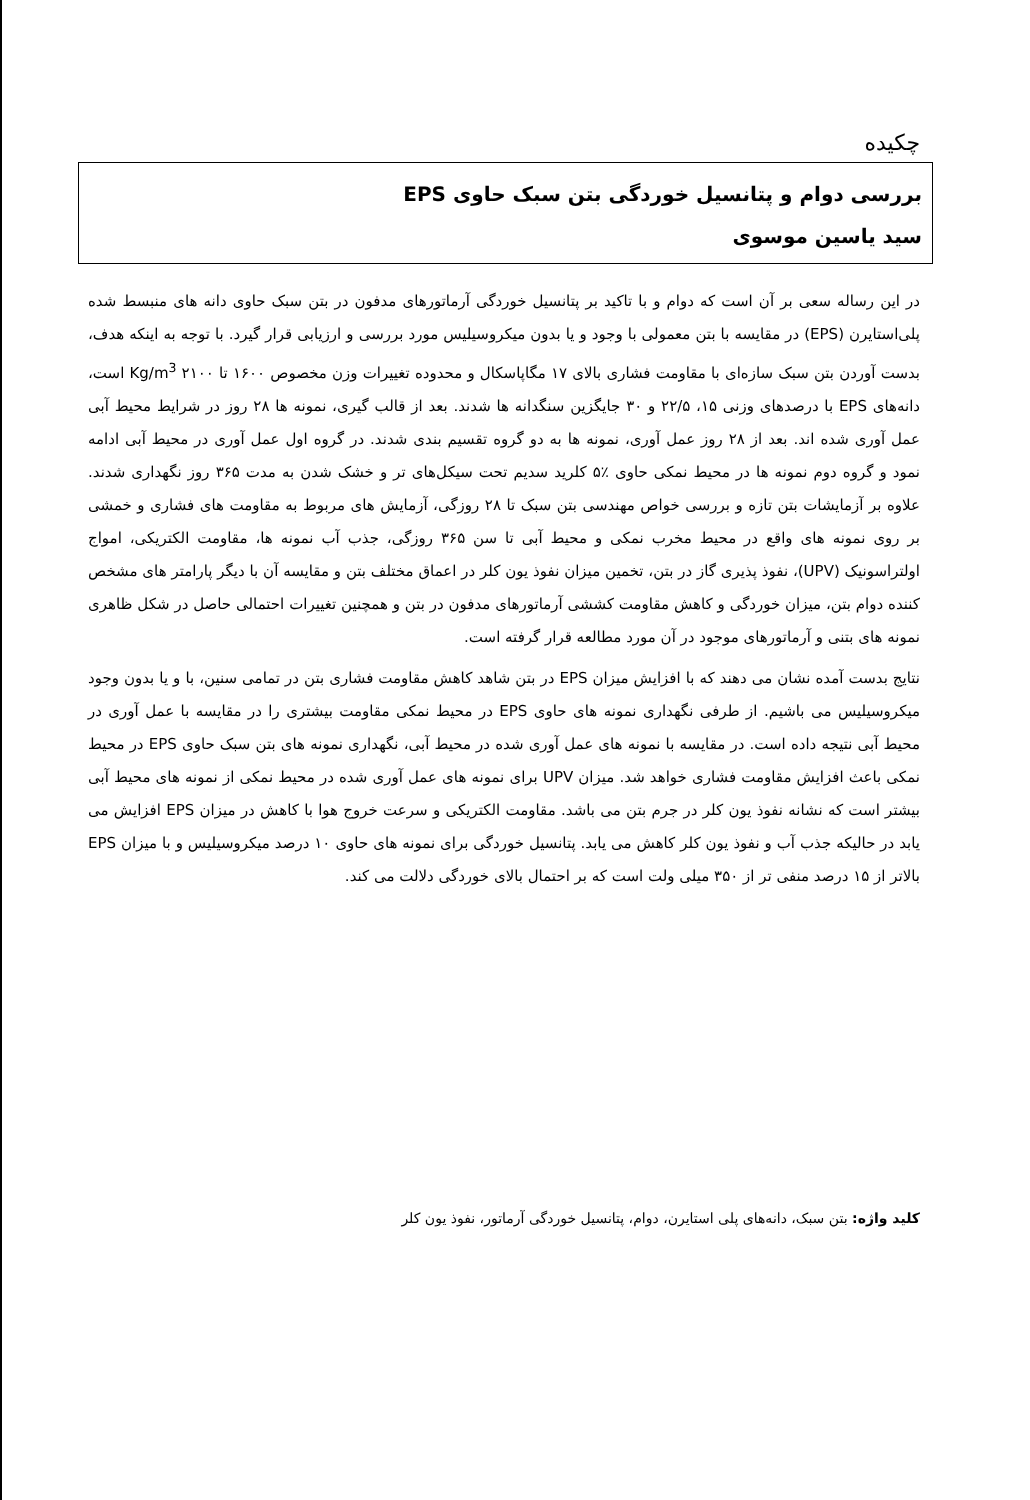چکیده
بررسی دوام و پتانسیل خوردگی بتن سبک حاوی EPS
سید یاسین موسوی
در این رساله سعی بر آن است که دوام و با تاکید بر پتانسیل خوردگی آرماتورهای مدفون در بتن سبک حاوی دانه های منبسط شده پلی‌استایرن (EPS) در مقایسه با بتن معمولی با وجود و یا بدون میکروسیلیس مورد بررسی و ارزیابی قرار گیرد. با توجه به اینکه هدف، بدست آوردن بتن سبک سازه‌ای با مقاومت فشاری بالای ۱۷ مگاپاسکال و محدوده تغییرات وزن مخصوص ۱۶۰۰ تا ۲۱۰۰ Kg/m<sup>3</sup> است، دانه‌های EPS با درصدهای وزنی ۱۵، ۲۲/۵ و ۳۰ جایگزین سنگدانه ها شدند. بعد از قالب گیری، نمونه ها ۲۸ روز در شرایط محیط آبی عمل آوری شده اند. بعد از ۲۸ روز عمل آوری، نمونه ها به دو گروه تقسیم بندی شدند. در گروه اول عمل آوری در محیط آبی ادامه نمود و گروه دوم نمونه ها در محیط نمکی حاوی ٪۵ کلرید سدیم تحت سیکل‌های تر و خشک شدن به مدت ۳۶۵ روز نگهداری شدند. علاوه بر آزمایشات بتن تازه و بررسی خواص مهندسی بتن سبک تا ۲۸ روزگی، آزمایش های مربوط به مقاومت های فشاری و خمشی بر روی نمونه های واقع در محیط مخرب نمکی و محیط آبی تا سن ۳۶۵ روزگی، جذب آب نمونه ها، مقاومت الکتریکی، امواج اولتراسونیک (UPV)، نفوذ پذیری گاز در بتن، تخمین میزان نفوذ یون کلر در اعماق مختلف بتن و مقایسه آن با دیگر پارامتر های مشخص کننده دوام بتن، میزان خوردگی و کاهش مقاومت کششی آرماتورهای مدفون در بتن و همچنین تغییرات احتمالی حاصل در شکل ظاهری نمونه های بتنی و آرماتورهای موجود در آن مورد مطالعه قرار گرفته است.
نتایج بدست آمده نشان می دهند که با افزایش میزان EPS در بتن شاهد کاهش مقاومت فشاری بتن در تمامی سنین، با و یا بدون وجود میکروسیلیس می باشیم. از طرفی نگهداری نمونه های حاوی EPS در محیط نمکی مقاومت بیشتری را در مقایسه با عمل آوری در محیط آبی نتیجه داده است. در مقایسه با نمونه های عمل آوری شده در محیط آبی، نگهداری نمونه های بتن سبک حاوی EPS در محیط نمکی باعث افزایش مقاومت فشاری خواهد شد. میزان UPV برای نمونه های عمل آوری شده در محیط نمکی از نمونه های محیط آبی بیشتر است که نشانه نفوذ یون کلر در جرم بتن می باشد. مقاومت الکتریکی و سرعت خروج هوا با کاهش در میزان EPS افزایش می یابد در حالیکه جذب آب و نفوذ یون کلر کاهش می یابد. پتانسیل خوردگی برای نمونه های حاوی ۱۰ درصد میکروسیلیس و با میزان EPS بالاتر از ۱۵ درصد منفی تر از ۳۵۰ میلی ولت است که بر احتمال بالای خوردگی دلالت می کند.
کلید واژه: بتن سبک، دانه‌های پلی استایرن، دوام، پتانسیل خوردگی آرماتور، نفوذ یون کلر